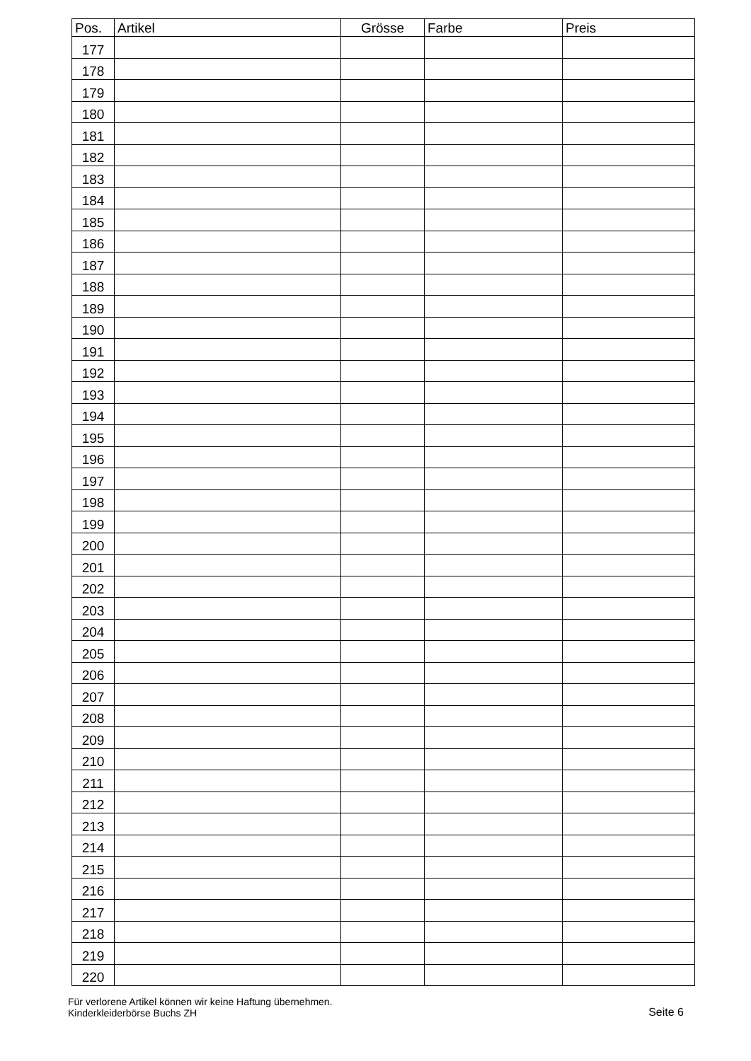| Pos. | Artikel | Grösse | Farbe | Preis |
| --- | --- | --- | --- | --- |
| 177 | | | | |
| 178 | | | | |
| 179 | | | | |
| 180 | | | | |
| 181 | | | | |
| 182 | | | | |
| 183 | | | | |
| 184 | | | | |
| 185 | | | | |
| 186 | | | | |
| 187 | | | | |
| 188 | | | | |
| 189 | | | | |
| 190 | | | | |
| 191 | | | | |
| 192 | | | | |
| 193 | | | | |
| 194 | | | | |
| 195 | | | | |
| 196 | | | | |
| 197 | | | | |
| 198 | | | | |
| 199 | | | | |
| 200 | | | | |
| 201 | | | | |
| 202 | | | | |
| 203 | | | | |
| 204 | | | | |
| 205 | | | | |
| 206 | | | | |
| 207 | | | | |
| 208 | | | | |
| 209 | | | | |
| 210 | | | | |
| 211 | | | | |
| 212 | | | | |
| 213 | | | | |
| 214 | | | | |
| 215 | | | | |
| 216 | | | | |
| 217 | | | | |
| 218 | | | | |
| 219 | | | | |
| 220 | | | | |
Für verlorene Artikel können wir keine Haftung übernehmen.
Kinderkleiderbörse Buchs ZH
Seite 6